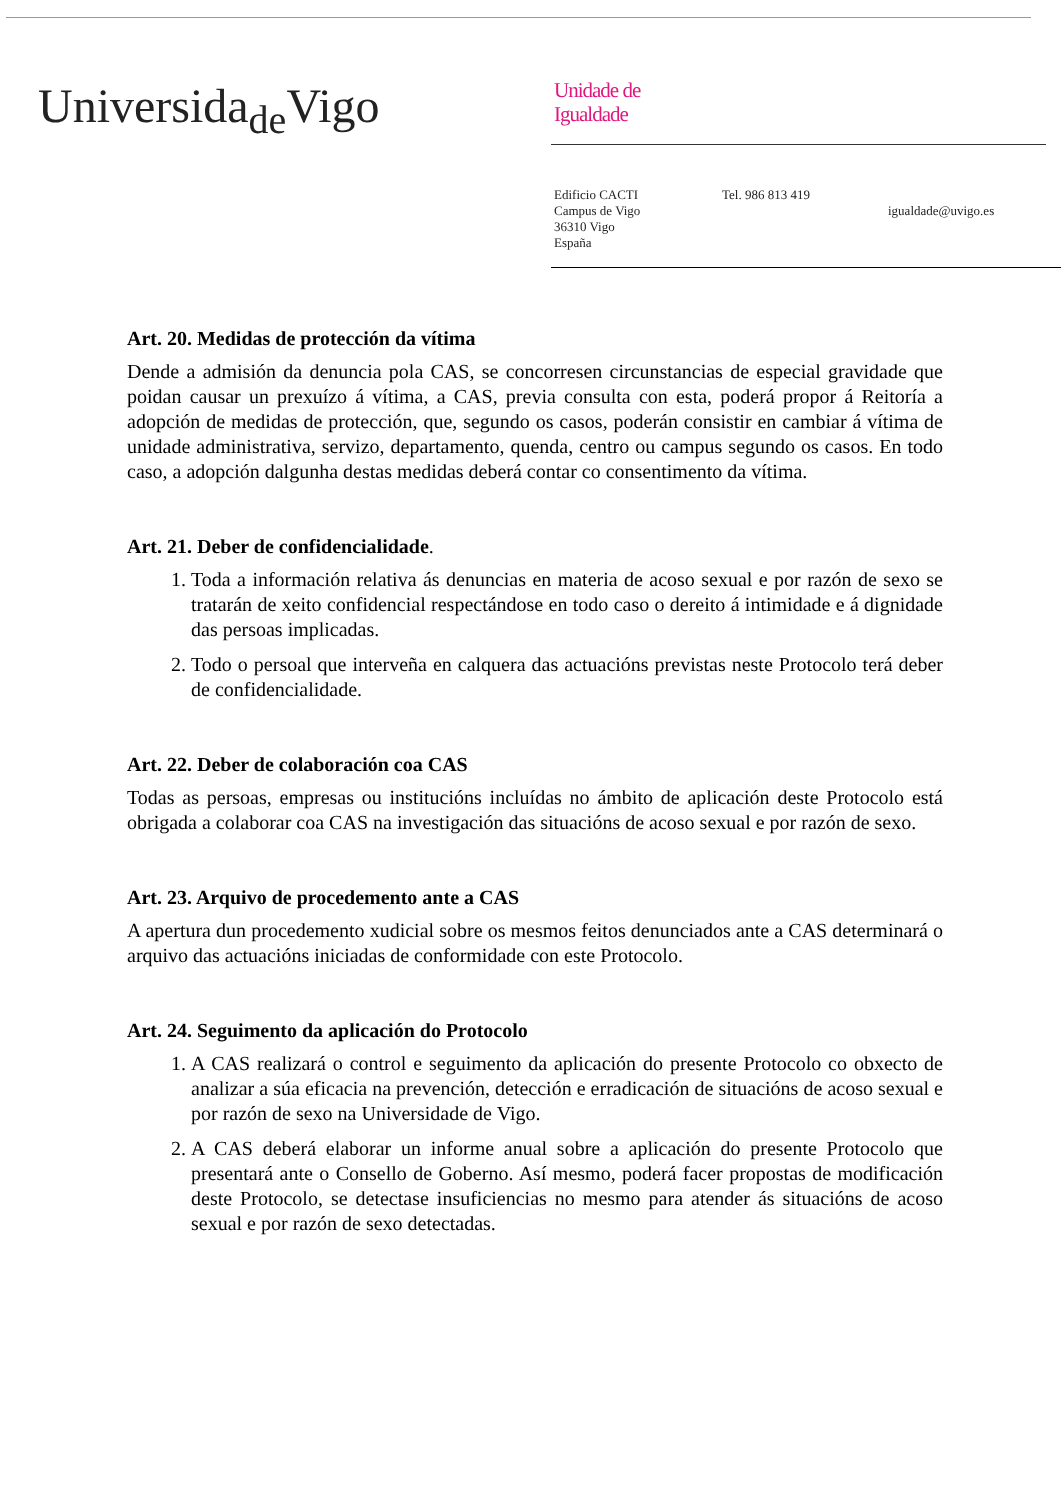Universida<sub>de</sub>Vigo
Unidade de
Igualdade
Edificio CACTI
Campus de Vigo
36310 Vigo
España
Tel. 986 813 419
igualdade@uvigo.es
Art. 20. Medidas de protección da vítima
Dende a admisión da denuncia pola CAS, se concorresen circunstancias de especial gravidade que poidan causar un prexuízo á vítima, a CAS, previa consulta con esta, poderá propor á Reitoría a adopción de medidas de protección, que, segundo os casos, poderán consistir en cambiar á vítima de unidade administrativa, servizo, departamento, quenda, centro ou campus segundo os casos. En todo caso, a adopción dalgunha destas medidas deberá contar co consentimento da vítima.
Art. 21. Deber de confidencialidade.
1. Toda a información relativa ás denuncias en materia de acoso sexual e por razón de sexo se tratarán de xeito confidencial respectándose en todo caso o dereito á intimidade e á dignidade das persoas implicadas.
2. Todo o persoal que interveña en calquera das actuacións previstas neste Protocolo terá deber de confidencialidade.
Art. 22. Deber de colaboración coa CAS
Todas as persoas, empresas ou institucións incluídas no ámbito de aplicación deste Protocolo está obrigada a colaborar coa CAS na investigación das situacións de acoso sexual e por razón de sexo.
Art. 23. Arquivo de procedemento ante a CAS
A apertura dun procedemento xudicial sobre os mesmos feitos denunciados ante a CAS determinará o arquivo das actuacións iniciadas de conformidade con este Protocolo.
Art. 24. Seguimento da aplicación do Protocolo
1. A CAS realizará o control e seguimento da aplicación do presente Protocolo co obxecto de analizar a súa eficacia na prevención, detección e erradicación de situacións de acoso sexual e por razón de sexo na Universidade de Vigo.
2. A CAS deberá elaborar un informe anual sobre a aplicación do presente Protocolo que presentará ante o Consello de Goberno. Así mesmo, poderá facer propostas de modificación deste Protocolo, se detectase insuficiencias no mesmo para atender ás situacións de acoso sexual e por razón de sexo detectadas.